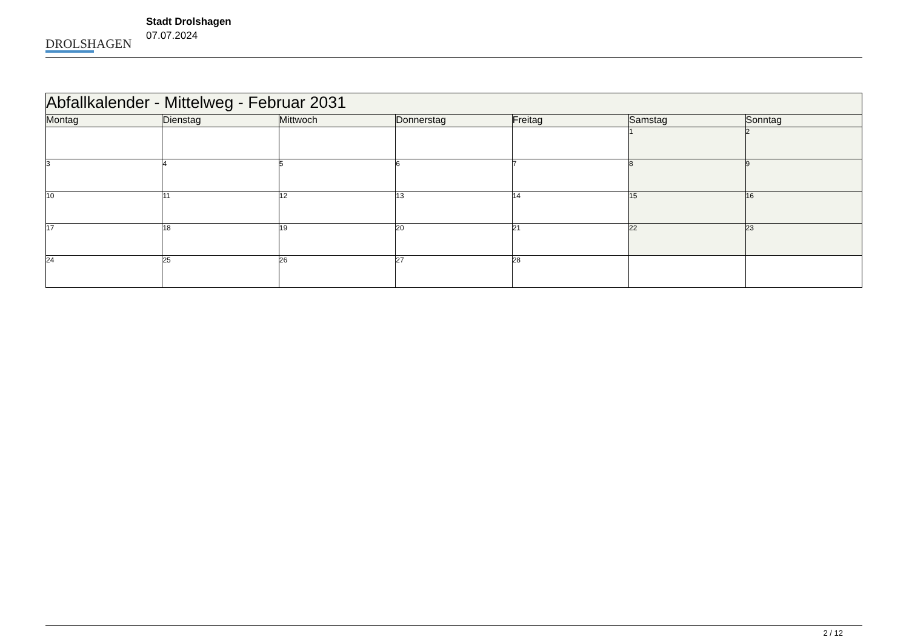DROLSHAGEN
Stadt Drolshagen
07.07.2024
| Abfallkalender - Mittelweg - Februar 2031 | | | | | | |
| --- | --- | --- | --- | --- | --- | --- |
| Montag | Dienstag | Mittwoch | Donnerstag | Freitag | Samstag | Sonntag |
| | | | | | 1 | 2 |
| 3 | 4 | 5 | 6 | 7 | 8 | 9 |
| 10 | 11 | 12 | 13 | 14 | 15 | 16 |
| 17 | 18 | 19 | 20 | 21 | 22 | 23 |
| 24 | 25 | 26 | 27 | 28 | | |
2 / 12